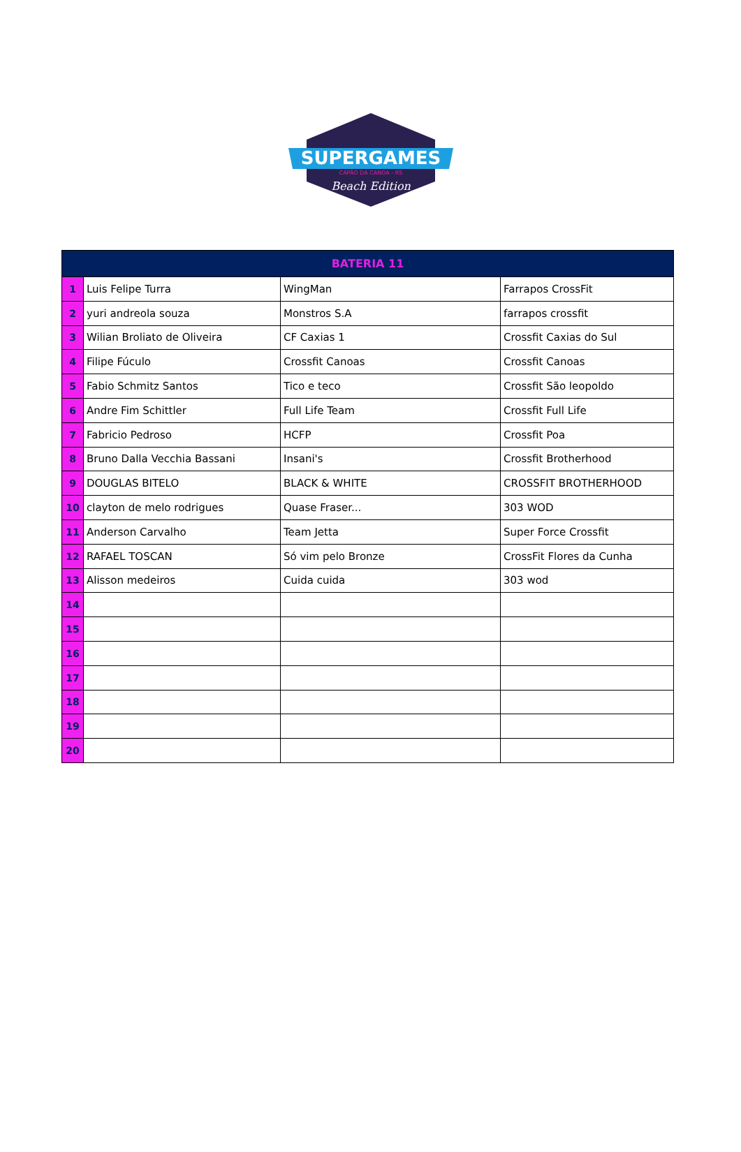SUPERGAMES
CAPÃO DA CANOA - RS
Beach Edition
| BATERIA 11 | | | |
| --- | --- | --- | --- |
| 1 | Luis Felipe Turra | WingMan | Farrapos CrossFit |
| 2 | yuri andreola souza | Monstros S.A | farrapos crossfit |
| 3 | Wilian Broliato de Oliveira | CF Caxias 1 | Crossfit Caxias do Sul |
| 4 | Filipe Fúculo | Crossfit Canoas | Crossfit Canoas |
| 5 | Fabio Schmitz Santos | Tico e teco | Crossfit São leopoldo |
| 6 | Andre Fim Schittler | Full Life Team | Crossfit Full Life |
| 7 | Fabricio Pedroso | HCFP | Crossfit Poa |
| 8 | Bruno Dalla Vecchia Bassani | Insani's | Crossfit Brotherhood |
| 9 | DOUGLAS BITELO | BLACK & WHITE | CROSSFIT BROTHERHOOD |
| 10 | clayton de melo rodrigues | Quase Fraser... | 303 WOD |
| 11 | Anderson Carvalho | Team Jetta | Super Force Crossfit |
| 12 | RAFAEL TOSCAN | Só vim pelo Bronze | CrossFit Flores da Cunha |
| 13 | Alisson medeiros | Cuida cuida | 303 wod |
| 14 | | | |
| 15 | | | |
| 16 | | | |
| 17 | | | |
| 18 | | | |
| 19 | | | |
| 20 | | | |